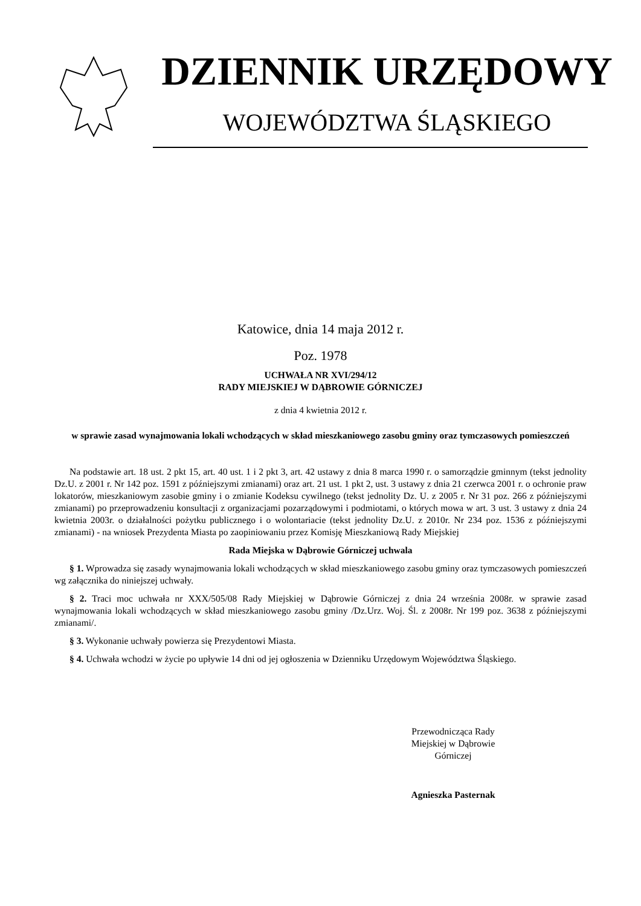DZIENNIK URZĘDOWY
WOJEWÓDZTWA ŚLĄSKIEGO
Katowice, dnia 14 maja 2012 r.
Poz. 1978
UCHWAŁA NR XVI/294/12
RADY MIEJSKIEJ W DĄBROWIE GÓRNICZEJ
z dnia 4 kwietnia 2012 r.
w sprawie zasad wynajmowania lokali wchodzących w skład mieszkaniowego zasobu gminy oraz tymczasowych pomieszczeń
Na podstawie art. 18 ust. 2 pkt 15, art. 40 ust. 1 i 2 pkt 3, art. 42 ustawy z dnia 8 marca 1990 r. o samorządzie gminnym (tekst jednolity Dz.U. z 2001 r. Nr 142 poz. 1591 z późniejszymi zmianami) oraz art. 21 ust. 1 pkt 2, ust. 3 ustawy z dnia 21 czerwca 2001 r. o ochronie praw lokatorów, mieszkaniowym zasobie gminy i o zmianie Kodeksu cywilnego (tekst jednolity Dz. U. z 2005 r. Nr 31 poz. 266 z późniejszymi zmianami) po przeprowadzeniu konsultacji z organizacjami pozarządowymi i podmiotami, o których mowa w art. 3 ust. 3 ustawy z dnia 24 kwietnia 2003r. o działalności pożytku publicznego i o wolontariacie (tekst jednolity Dz.U. z 2010r. Nr 234 poz. 1536 z późniejszymi zmianami) - na wniosek Prezydenta Miasta po zaopiniowaniu przez Komisję Mieszkaniową Rady Miejskiej
Rada Miejska w Dąbrowie Górniczej uchwala
§ 1. Wprowadza się zasady wynajmowania lokali wchodzących w skład mieszkaniowego zasobu gminy oraz tymczasowych pomieszczeń wg załącznika do niniejszej uchwały.
§ 2. Traci moc uchwała nr XXX/505/08 Rady Miejskiej w Dąbrowie Górniczej z dnia 24 września 2008r. w sprawie zasad wynajmowania lokali wchodzących w skład mieszkaniowego zasobu gminy /Dz.Urz. Woj. Śl. z 2008r. Nr 199 poz. 3638 z późniejszymi zmianami/.
§ 3. Wykonanie uchwały powierza się Prezydentowi Miasta.
§ 4. Uchwała wchodzi w życie po upływie 14 dni od jej ogłoszenia w Dzienniku Urzędowym Województwa Śląskiego.
Przewodnicząca Rady
Miejskiej w Dąbrowie
Górniczej
Agnieszka Pasternak